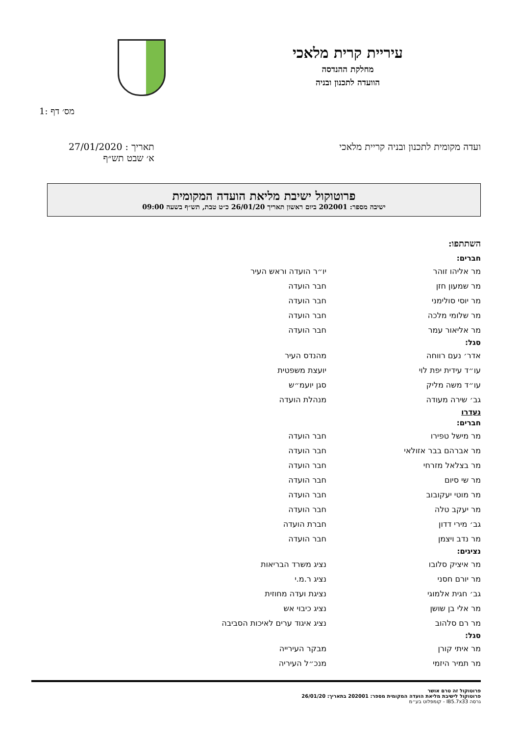עיריית קרית מלאכי
מחלקת ההנדסה
הוועדה לתכנון ובניה
1: מס׳ דף
ועדה מקומית לתכנון ובניה קריית מלאכי
תאריך : 27/01/2020
א׳ שבט תש״ף
פרוטוקול ישיבת מליאת הועדה המקומית
ישיבה מספר: 202001 ביום ראשון תאריך 26/01/20 כ״ט טבת, תש״ף בשעה 09:00
השתתפו:
| חברים: | |
| --- | --- |
| מר אליהו זוהר | יו״ר הועדה וראש העיר |
| מר שמעון חזן | חבר הועדה |
| מר יוסי סולימני | חבר הועדה |
| מר שלומי מלכה | חבר הועדה |
| מר אליאור עמר | חבר הועדה |
| סגל: | |
| אדר׳ נעם רווחה | מהנדס העיר |
| עו״ד עידית יפת לוי | יועצת משפטית |
| עו״ד משה מליק | סגן יועמ״ש |
| גב׳ שירה מעודה | מנהלת הועדה |
| נעדרו | |
| חברים: | |
| מר מישל טפירו | חבר הועדה |
| מר אברהם בבר אזולאי | חבר הועדה |
| מר בצלאל מזרחי | חבר הועדה |
| מר שי סיום | חבר הועדה |
| מר מוטי יעקובוב | חבר הועדה |
| מר יעקב טלה | חבר הועדה |
| גב׳ מירי דדון | חברת הועדה |
| מר נדב ויצמן | חבר הועדה |
| נציגים: | |
| מר איציק סלובו | נציג משרד הבריאות |
| מר יורם חסני | נציג ר.מ.י |
| גב׳ חגית אלמוגי | נציגת ועדה מחוזית |
| מר אלי בן שושן | נציג כיבוי אש |
| מר רם סלהוב | נציג איגוד ערים לאיכות הסביבה |
| סגל: | |
| מר איתי קורן | מבקר העירייה |
| מר תמיר היזמי | מנכ״ל העיריה |
פרוטוקול זה טרם אושר
פרוטוקול לישיבת מליאת הועדה המקומית מספר: 202001 בתאריך: 26/01/20
גרסה IB5.7x33 - קומפלוט בע״מ